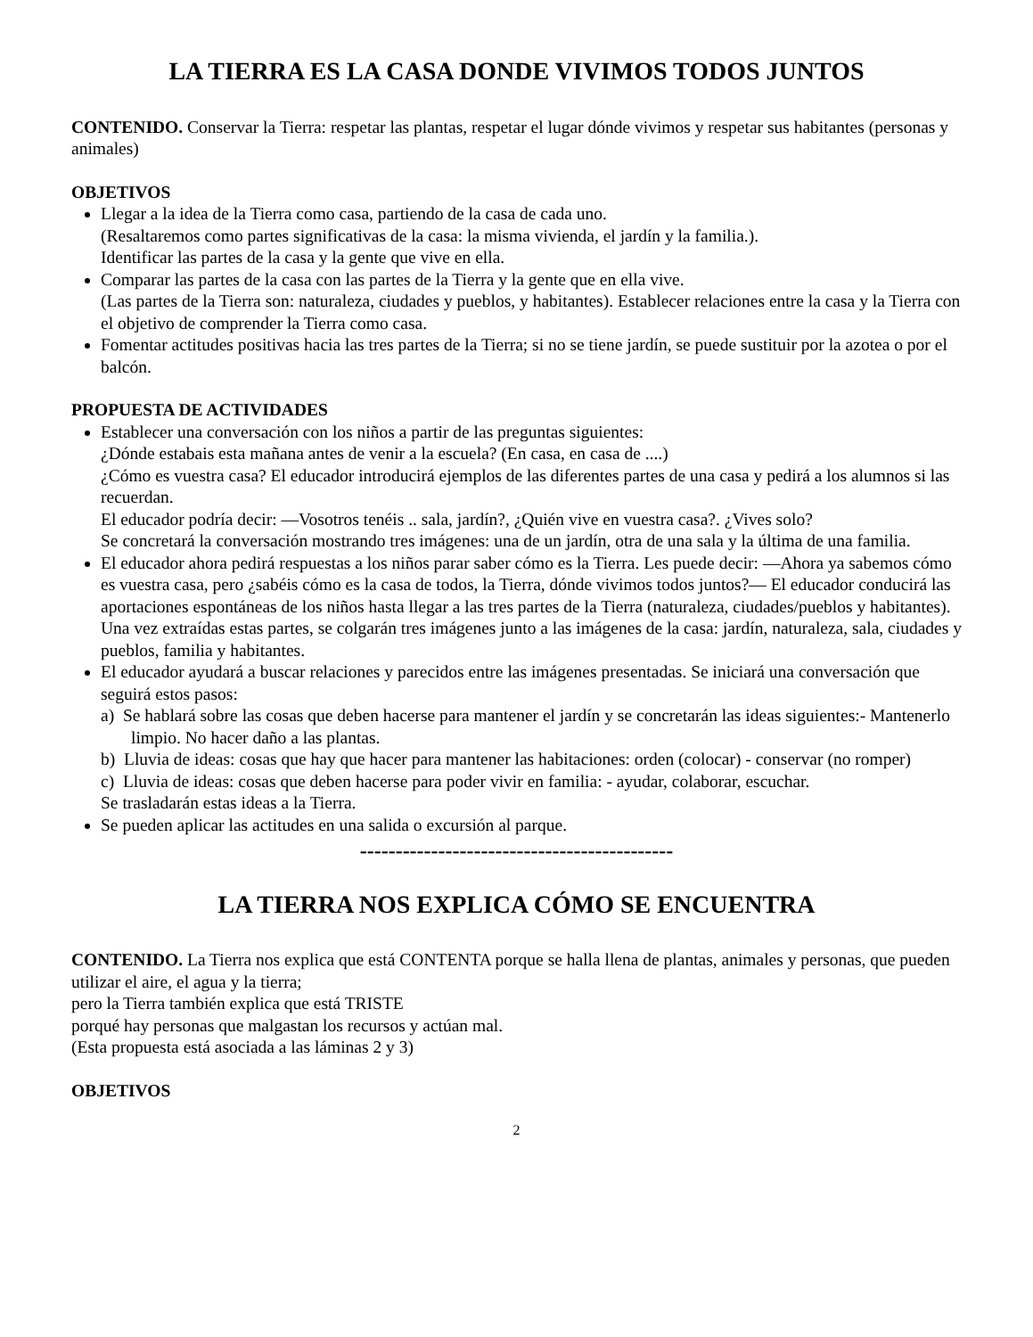LA TIERRA ES LA CASA DONDE VIVIMOS TODOS JUNTOS
CONTENIDO. Conservar la Tierra: respetar las plantas, respetar el lugar dónde vivimos y respetar sus habitantes (personas y animales)
OBJETIVOS
Llegar a la idea de la Tierra como casa, partiendo de la casa de cada uno.
(Resaltaremos como partes significativas de la casa: la misma vivienda, el jardín y la familia.).
Identificar las partes de la casa y la gente que vive en ella.
Comparar las partes de la casa con las partes de la Tierra y la gente que en ella vive.
(Las partes de la Tierra son: naturaleza, ciudades y pueblos, y habitantes). Establecer relaciones entre la casa y la Tierra con el objetivo de comprender la Tierra como casa.
Fomentar actitudes positivas hacia las tres partes de la Tierra; si no se tiene jardín, se puede sustituir por la azotea o por el balcón.
PROPUESTA DE ACTIVIDADES
Establecer una conversación con los niños a partir de las preguntas siguientes:
¿Dónde estabais esta mañana antes de venir a la escuela? (En casa, en casa de ....)
¿Cómo es vuestra casa? El educador introducirá ejemplos de las diferentes partes de una casa y pedirá a los alumnos si las recuerdan.
El educador podría decir: —Vosotros tenéis .. sala, jardín?, ¿Quién vive en vuestra casa?. ¿Vives solo?
Se concretará la conversación mostrando tres imágenes: una de un jardín, otra de una sala y la última de una familia.
El educador ahora pedirá respuestas a los niños parar saber cómo es la Tierra. Les puede decir: —Ahora ya sabemos cómo es vuestra casa, pero ¿sabéis cómo es la casa de todos, la Tierra, dónde vivimos todos juntos?— El educador conducirá las aportaciones espontáneas de los niños hasta llegar a las tres partes de la Tierra (naturaleza, ciudades/pueblos y habitantes). Una vez extraídas estas partes, se colgarán tres imágenes junto a las imágenes de la casa: jardín, naturaleza, sala, ciudades y pueblos, familia y habitantes.
El educador ayudará a buscar relaciones y parecidos entre las imágenes presentadas. Se iniciará una conversación que seguirá estos pasos:
a) Se hablará sobre las cosas que deben hacerse para mantener el jardín y se concretarán las ideas siguientes:- Mantenerlo limpio. No hacer daño a las plantas.
b) Lluvia de ideas: cosas que hay que hacer para mantener las habitaciones: orden (colocar) - conservar (no romper)
c) Lluvia de ideas: cosas que deben hacerse para poder vivir en familia: - ayudar, colaborar, escuchar.
Se trasladarán estas ideas a la Tierra.
Se pueden aplicar las actitudes en una salida o excursión al parque.
--------------------------------------------
LA TIERRA NOS EXPLICA CÓMO SE ENCUENTRA
CONTENIDO. La Tierra nos explica que está CONTENTA porque se halla llena de plantas, animales y personas, que pueden utilizar el aire, el agua y la tierra;
pero la Tierra también explica que está TRISTE
porqué hay personas que malgastan los recursos y actúan mal.
(Esta propuesta está asociada a las láminas 2 y 3)
OBJETIVOS
2